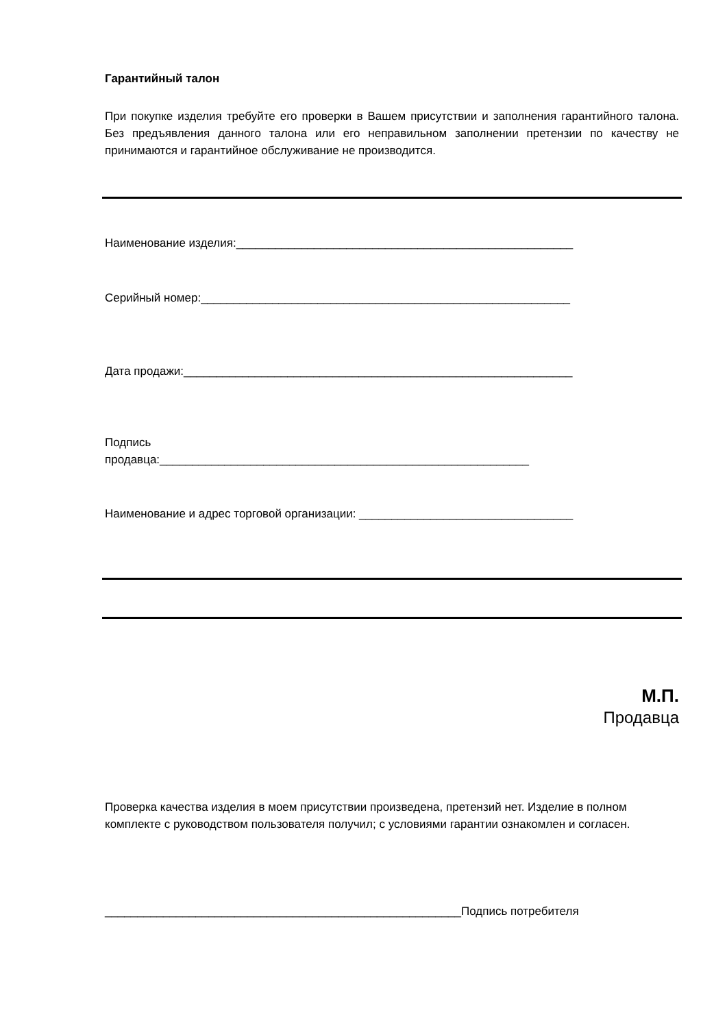Гарантийный талон
При покупке изделия требуйте его проверки в Вашем присутствии и заполнения гарантийного талона. Без предъявления данного талона или его неправильном заполнении претензии по качеству не принимаются и гарантийное обслуживание не производится.
Наименование изделия:____________________________________________________
Серийный номер:_________________________________________________________
Дата продажи:____________________________________________________________
Подпись
продавца:_________________________________________________________
Наименование и адрес торговой организации: _________________________________
М.П.
Продавца
Проверка качества изделия в моем присутствии произведена, претензий нет. Изделие в полном комплекте с руководством пользователя получил; с условиями гарантии ознакомлен и согласен.
_______________________________________________________Подпись потребителя